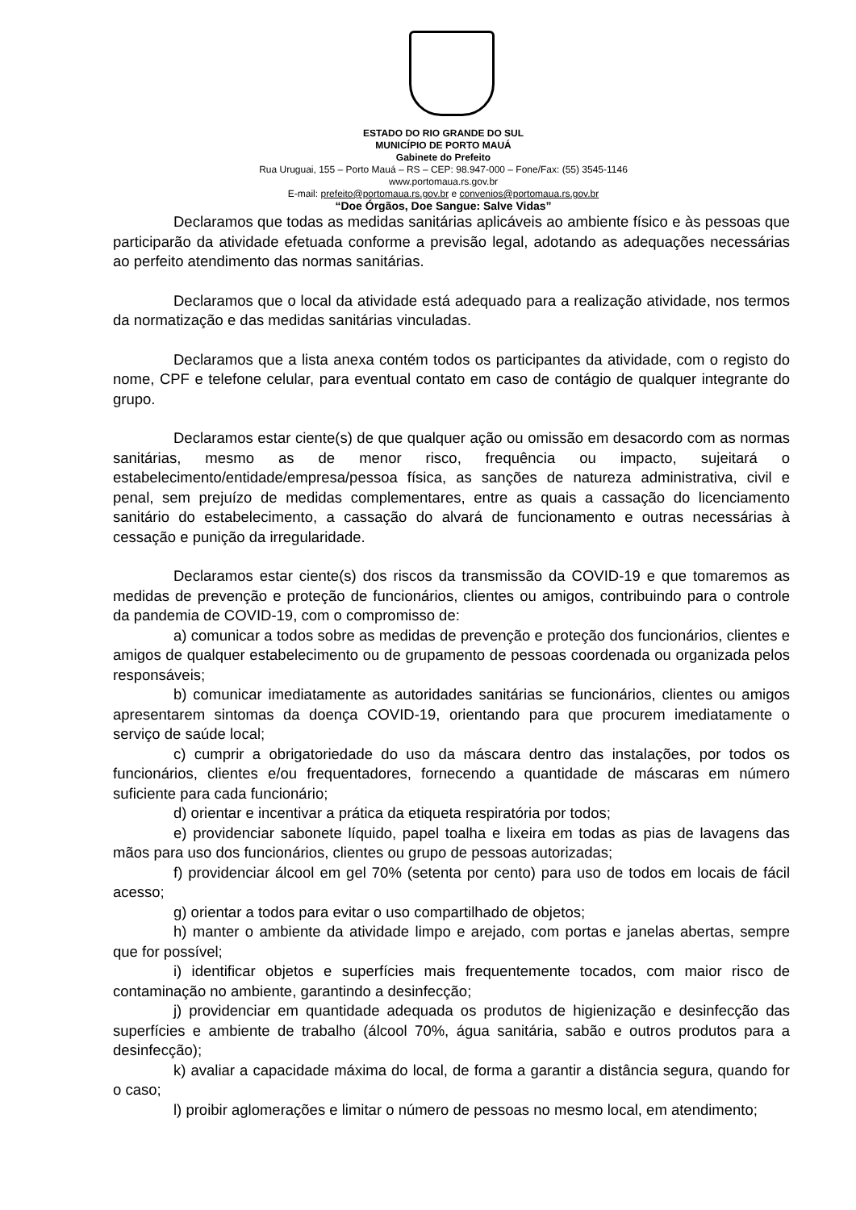ESTADO DO RIO GRANDE DO SUL
MUNICÍPIO DE PORTO MAUÁ
Gabinete do Prefeito
Rua Uruguai, 155 – Porto Mauá – RS – CEP: 98.947-000 – Fone/Fax: (55) 3545-1146
www.portomaua.rs.gov.br
E-mail: prefeito@portomaua.rs.gov.br e convenios@portomaua.rs.gov.br
“Doe Órgãos, Doe Sangue: Salve Vidas”
Declaramos que todas as medidas sanitárias aplicáveis ao ambiente físico e às pessoas que participarão da atividade efetuada conforme a previsão legal, adotando as adequações necessárias ao perfeito atendimento das normas sanitárias.
Declaramos que o local da atividade está adequado para a realização atividade, nos termos da normatização e das medidas sanitárias vinculadas.
Declaramos que a lista anexa contém todos os participantes da atividade, com o registo do nome, CPF e telefone celular, para eventual contato em caso de contágio de qualquer integrante do grupo.
Declaramos estar ciente(s) de que qualquer ação ou omissão em desacordo com as normas sanitárias, mesmo as de menor risco, frequência ou impacto, sujeitará o estabelecimento/entidade/empresa/pessoa física, as sanções de natureza administrativa, civil e penal, sem prejuízo de medidas complementares, entre as quais a cassação do licenciamento sanitário do estabelecimento, a cassação do alvará de funcionamento e outras necessárias à cessação e punição da irregularidade.
Declaramos estar ciente(s) dos riscos da transmissão da COVID-19 e que tomaremos as medidas de prevenção e proteção de funcionários, clientes ou amigos, contribuindo para o controle da pandemia de COVID-19, com o compromisso de:
a) comunicar a todos sobre as medidas de prevenção e proteção dos funcionários, clientes e amigos de qualquer estabelecimento ou de grupamento de pessoas coordenada ou organizada pelos responsáveis;
b) comunicar imediatamente as autoridades sanitárias se funcionários, clientes ou amigos apresentarem sintomas da doença COVID-19, orientando para que procurem imediatamente o serviço de saúde local;
c) cumprir a obrigatoriedade do uso da máscara dentro das instalações, por todos os funcionários, clientes e/ou frequentadores, fornecendo a quantidade de máscaras em número suficiente para cada funcionário;
d) orientar e incentivar a prática da etiqueta respiratória por todos;
e) providenciar sabonete líquido, papel toalha e lixeira em todas as pias de lavagens das mãos para uso dos funcionários, clientes ou grupo de pessoas autorizadas;
f) providenciar álcool em gel 70% (setenta por cento) para uso de todos em locais de fácil acesso;
g) orientar a todos para evitar o uso compartilhado de objetos;
h) manter o ambiente da atividade limpo e arejado, com portas e janelas abertas, sempre que for possível;
i) identificar objetos e superfícies mais frequentemente tocados, com maior risco de contaminação no ambiente, garantindo a desinfecção;
j) providenciar em quantidade adequada os produtos de higienização e desinfecção das superfícies e ambiente de trabalho (álcool 70%, água sanitária, sabão e outros produtos para a desinfecção);
k) avaliar a capacidade máxima do local, de forma a garantir a distância segura, quando for o caso;
l) proibir aglomerações e limitar o número de pessoas no mesmo local, em atendimento;